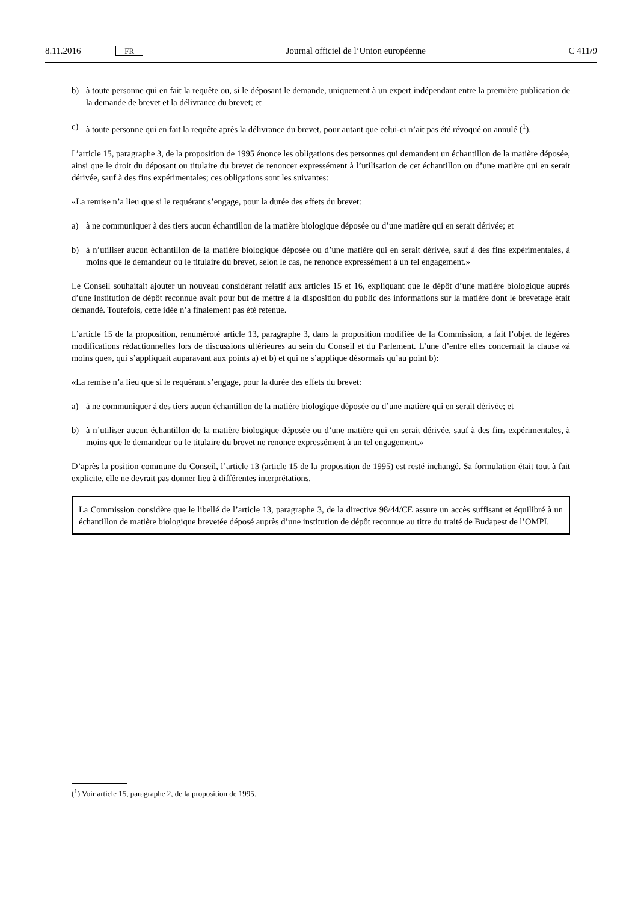8.11.2016 FR Journal officiel de l’Union européenne C 411/9
b) à toute personne qui en fait la requête ou, si le déposant le demande, uniquement à un expert indépendant entre la première publication de la demande de brevet et la délivrance du brevet; et
c) à toute personne qui en fait la requête après la délivrance du brevet, pour autant que celui-ci n’ait pas été révoqué ou annulé (<sup>1</sup>).
L’article 15, paragraphe 3, de la proposition de 1995 énonce les obligations des personnes qui demandent un échantillon de la matière déposée, ainsi que le droit du déposant ou titulaire du brevet de renoncer expressément à l’utilisation de cet échantillon ou d’une matière qui en serait dérivée, sauf à des fins expérimentales; ces obligations sont les suivantes:
«La remise n’a lieu que si le requérant s’engage, pour la durée des effets du brevet:
a) à ne communiquer à des tiers aucun échantillon de la matière biologique déposée ou d’une matière qui en serait dérivée; et
b) à n’utiliser aucun échantillon de la matière biologique déposée ou d’une matière qui en serait dérivée, sauf à des fins expérimentales, à moins que le demandeur ou le titulaire du brevet, selon le cas, ne renonce expressément à un tel engagement.»
Le Conseil souhaitait ajouter un nouveau considérant relatif aux articles 15 et 16, expliquant que le dépôt d’une matière biologique auprès d’une institution de dépôt reconnue avait pour but de mettre à la disposition du public des informations sur la matière dont le brevetage était demandé. Toutefois, cette idée n’a finalement pas été retenue.
L’article 15 de la proposition, renuméroté article 13, paragraphe 3, dans la proposition modifiée de la Commission, a fait l’objet de légères modifications rédactionnelles lors de discussions ultérieures au sein du Conseil et du Parlement. L’une d’entre elles concernait la clause «à moins que», qui s’appliquait auparavant aux points a) et b) et qui ne s’applique désormais qu’au point b):
«La remise n’a lieu que si le requérant s’engage, pour la durée des effets du brevet:
a) à ne communiquer à des tiers aucun échantillon de la matière biologique déposée ou d’une matière qui en serait dérivée; et
b) à n’utiliser aucun échantillon de la matière biologique déposée ou d’une matière qui en serait dérivée, sauf à des fins expérimentales, à moins que le demandeur ou le titulaire du brevet ne renonce expressément à un tel engagement.»
D’après la position commune du Conseil, l’article 13 (article 15 de la proposition de 1995) est resté inchangé. Sa formulation était tout à fait explicite, elle ne devrait pas donner lieu à différentes interprétations.
La Commission considère que le libellé de l’article 13, paragraphe 3, de la directive 98/44/CE assure un accès suffisant et équilibré à un échantillon de matière biologique brevetée déposé auprès d’une institution de dépôt reconnue au titre du traité de Budapest de l’OMPI.
(<sup>1</sup>) Voir article 15, paragraphe 2, de la proposition de 1995.